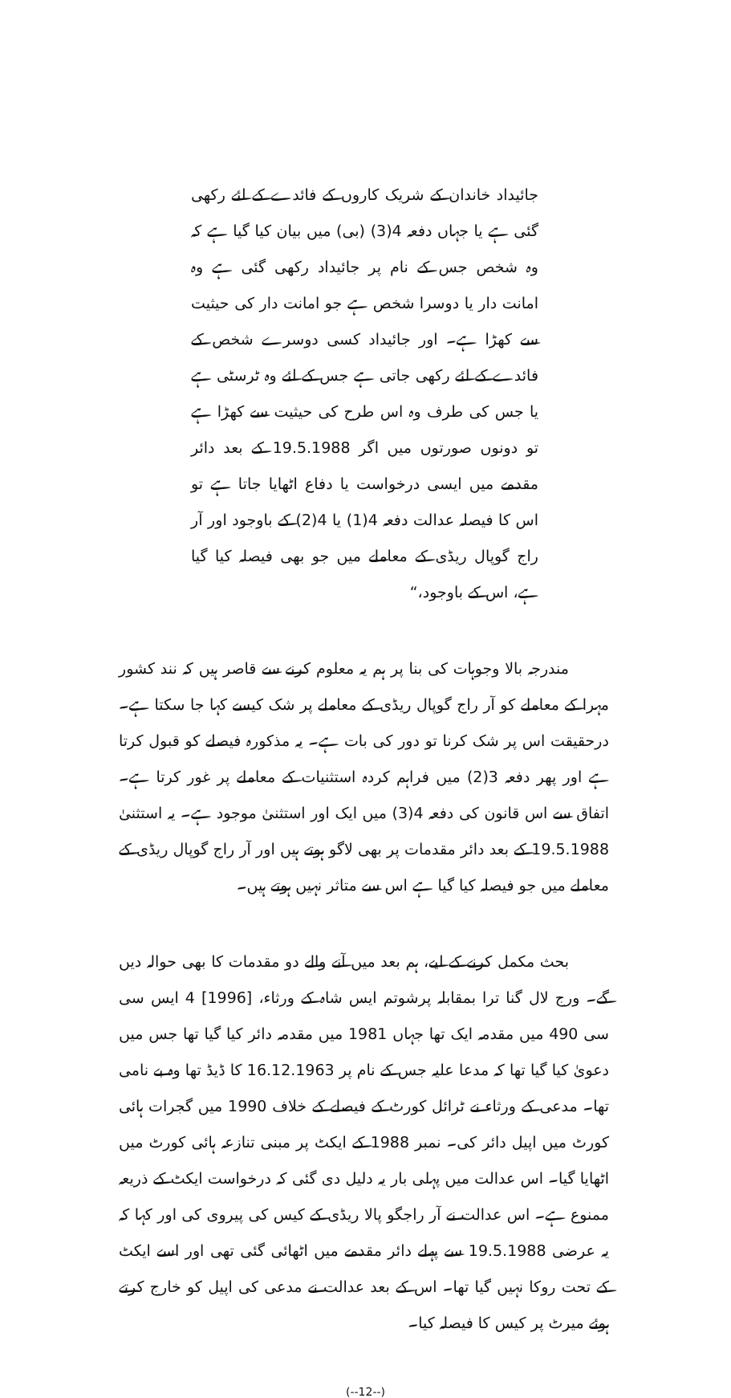جائیداد خاندان کے شریک کاروں کے فائدے کے لئے رکھی گئی ہے یا جہاں دفعہ 4(3) (بی) میں بیان کیا گیا ہے کہ وہ شخص جس کے نام پر جائیداد رکھی گئی ہے وہ امانت دار یا دوسرا شخص ہے جو امانت دار کی حیثیت سے کھڑا ہے۔ اور جائیداد کسی دوسرے شخص کے فائدے کے لئے رکھی جاتی ہے جس کے لئے وہ ٹرسٹی ہے یا جس کی طرف وہ اس طرح کی حیثیت سے کھڑا ہے تو دونوں صورتوں میں اگر 19.5.1988 کے بعد دائر مقدمے میں ایسی درخواست یا دفاع اٹھایا جاتا ہے تو اس کا فیصلہ عدالت دفعہ 4(1) یا 4(2) کے باوجود اور آر راج گوپال ریڈی کے معاملے میں جو بھی فیصلہ کیا گیا ہے، اس کے باوجود،“
مندرجہ بالا وجوہات کی بنا پر ہم یہ معلوم کرنے سے قاصر ہیں کہ نند کشور مہرا کے معاملے کو آر راج گوپال ریڈی کے معاملے پر شک کیسے کہا جا سکتا ہے۔ درحقیقت اس پر شک کرنا تو دور کی بات ہے۔ یہ مذکورہ فیصلے کو قبول کرتا ہے اور پھر دفعہ 3(2) میں فراہم کردہ استثنیات کے معاملے پر غور کرتا ہے۔ اتفاق سے اس قانون کی دفعہ 4(3) میں ایک اور استثنیٰ موجود ہے۔ یہ استثنیٰ 19.5.1988 کے بعد دائر مقدمات پر بھی لاگو ہوتے ہیں اور آر راج گوپال ریڈی کے معاملے میں جو فیصلہ کیا گیا ہے اس سے متاثر نہیں ہوتے ہیں۔
بحث مکمل کرنے کے لیے، ہم بعد میں آنے والے دو مقدمات کا بھی حوالہ دیں گے۔ ورج لال گنا ترا بمقابلہ پرشوتم ایس شاہ کے ورثاء، [1996] 4 ایس سی سی 490 میں مقدمہ ایک تھا جہاں 1981 میں مقدمہ دائر کیا گیا تھا جس میں دعویٰ کیا گیا تھا کہ مدعا علیہ جس کے نام پر 16.12.1963 کا ڈیڈ تھا وہ بے نامی تھا۔ مدعی کے ورثاء نے ٹرائل کورٹ کے فیصلے کے خلاف 1990 میں گجرات ہائی کورٹ میں اپیل دائر کی۔ نمبر 1988 کے ایکٹ پر مبنی تنازعہ ہائی کورٹ میں اٹھایا گیا۔ اس عدالت میں پہلی بار یہ دلیل دی گئی کہ درخواست ایکٹ کے ذریعہ ممنوع ہے۔ اس عدالت نے آر راجگو پالا ریڈی کے کیس کی پیروی کی اور کہا کہ یہ عرضی 19.5.1988 سے پہلے دائر مقدمے میں اٹھائی گئی تھی اور اسے ایکٹ کے تحت روکا نہیں گیا تھا۔ اس کے بعد عدالت نے مدعی کی اپیل کو خارج کرتے ہوئے میرٹ پر کیس کا فیصلہ کیا۔
(--12--)